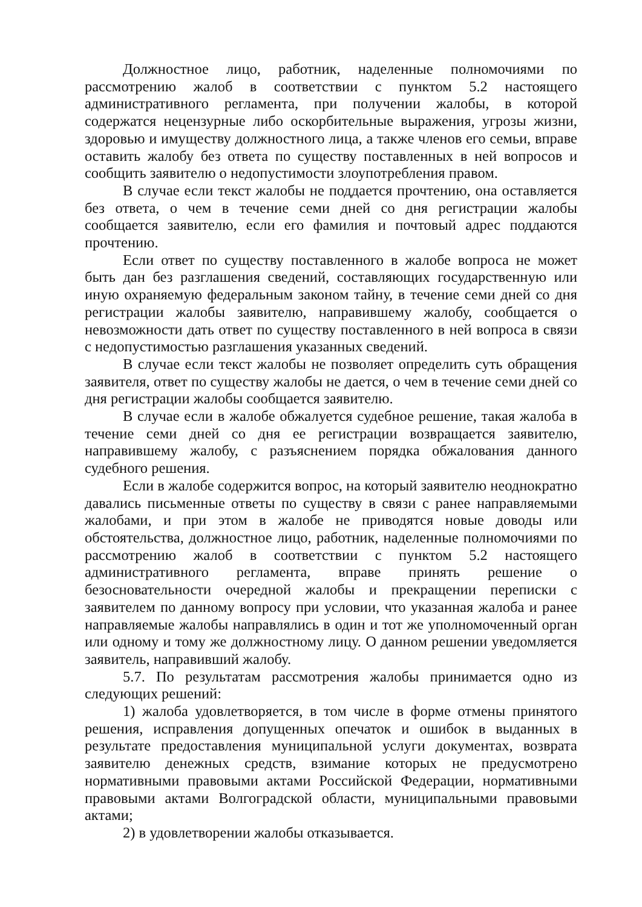Должностное лицо, работник, наделенные полномочиями по рассмотрению жалоб в соответствии с пунктом 5.2 настоящего административного регламента, при получении жалобы, в которой содержатся нецензурные либо оскорбительные выражения, угрозы жизни, здоровью и имуществу должностного лица, а также членов его семьи, вправе оставить жалобу без ответа по существу поставленных в ней вопросов и сообщить заявителю о недопустимости злоупотребления правом.
В случае если текст жалобы не поддается прочтению, она оставляется без ответа, о чем в течение семи дней со дня регистрации жалобы сообщается заявителю, если его фамилия и почтовый адрес поддаются прочтению.
Если ответ по существу поставленного в жалобе вопроса не может быть дан без разглашения сведений, составляющих государственную или иную охраняемую федеральным законом тайну, в течение семи дней со дня регистрации жалобы заявителю, направившему жалобу, сообщается о невозможности дать ответ по существу поставленного в ней вопроса в связи с недопустимостью разглашения указанных сведений.
В случае если текст жалобы не позволяет определить суть обращения заявителя, ответ по существу жалобы не дается, о чем в течение семи дней со дня регистрации жалобы сообщается заявителю.
В случае если в жалобе обжалуется судебное решение, такая жалоба в течение семи дней со дня ее регистрации возвращается заявителю, направившему жалобу, с разъяснением порядка обжалования данного судебного решения.
Если в жалобе содержится вопрос, на который заявителю неоднократно давались письменные ответы по существу в связи с ранее направляемыми жалобами, и при этом в жалобе не приводятся новые доводы или обстоятельства, должностное лицо, работник, наделенные полномочиями по рассмотрению жалоб в соответствии с пунктом 5.2 настоящего административного регламента, вправе принять решение о безосновательности очередной жалобы и прекращении переписки с заявителем по данному вопросу при условии, что указанная жалоба и ранее направляемые жалобы направлялись в один и тот же уполномоченный орган или одному и тому же должностному лицу. О данном решении уведомляется заявитель, направивший жалобу.
5.7. По результатам рассмотрения жалобы принимается одно из следующих решений:
1) жалоба удовлетворяется, в том числе в форме отмены принятого решения, исправления допущенных опечаток и ошибок в выданных в результате предоставления муниципальной услуги документах, возврата заявителю денежных средств, взимание которых не предусмотрено нормативными правовыми актами Российской Федерации, нормативными правовыми актами Волгоградской области, муниципальными правовыми актами;
2) в удовлетворении жалобы отказывается.